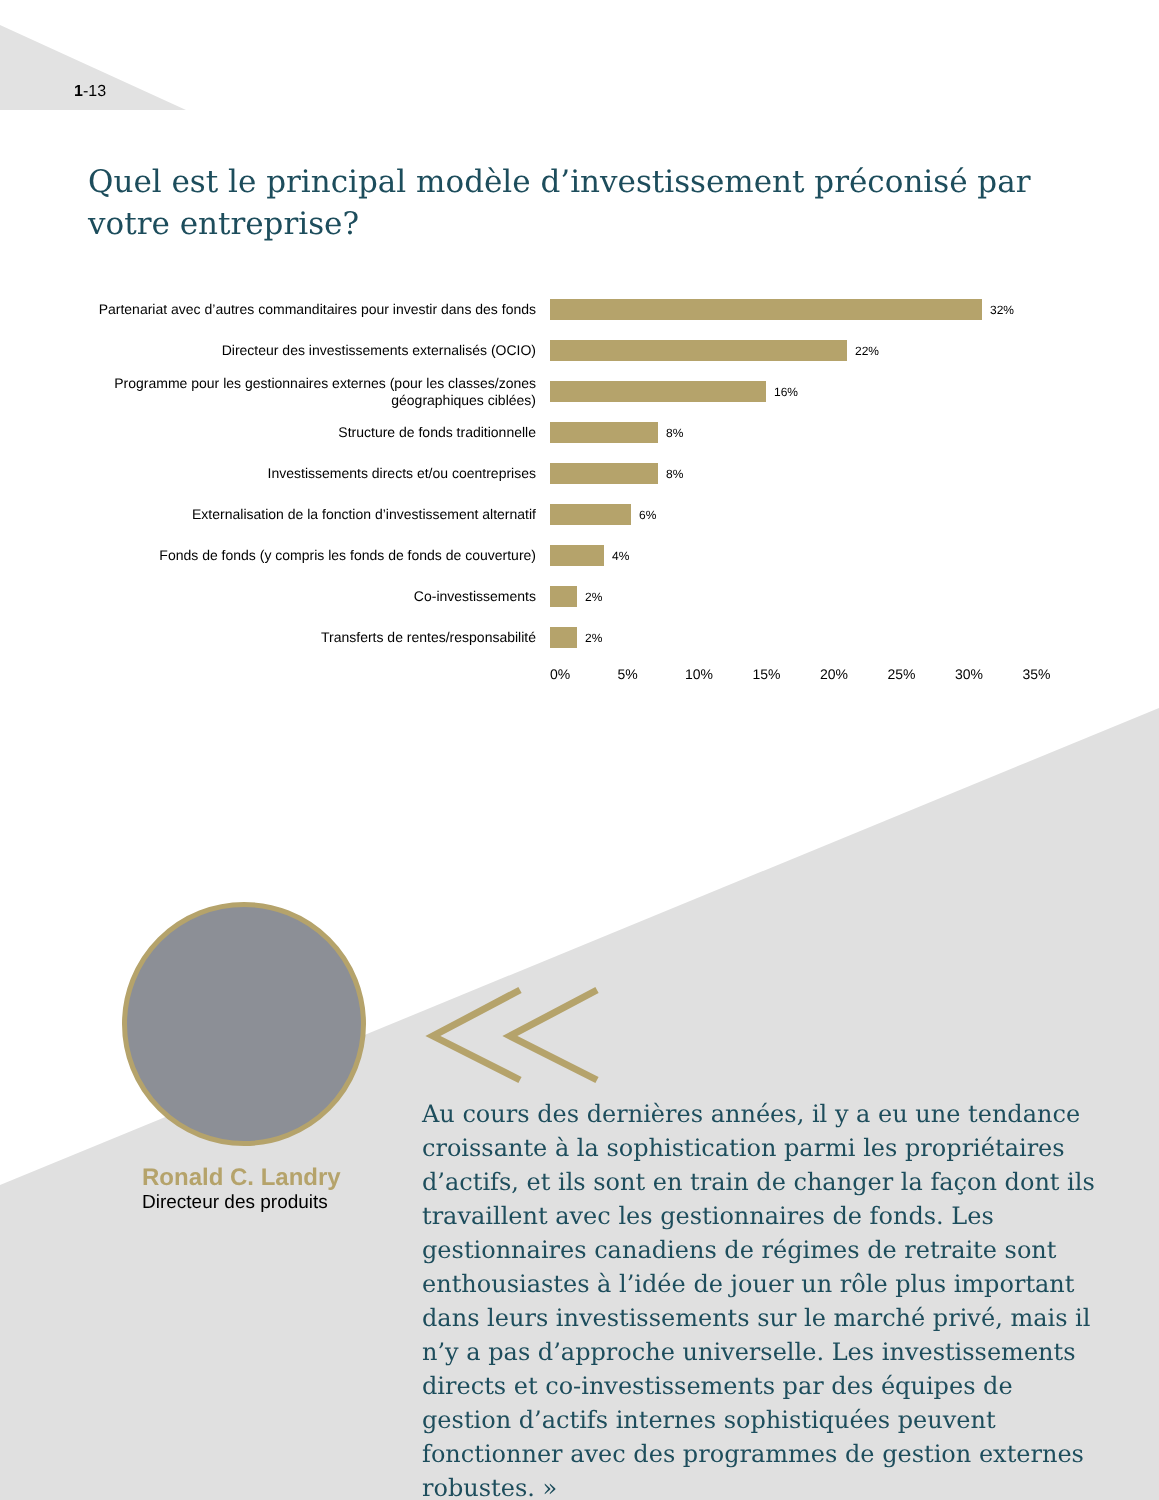1-13
Quel est le principal modèle d’investissement préconisé par votre entreprise?
Partenariat avec d’autres commanditaires pour investir dans des fonds
32%
Directeur des investissements externalisés (OCIO)
22%
Programme pour les gestionnaires externes (pour les classes/zones géographiques ciblées)
16%
Structure de fonds traditionnelle
8%
Investissements directs et/ou coentreprises
8%
Externalisation de la fonction d’investissement alternatif
6%
Fonds de fonds (y compris les fonds de fonds de couverture)
4%
Co-investissements
2%
Transferts de rentes/responsabilité
2%
0% 5% 10% 15% 20% 25% 30% 35%
Ronald C. Landry
Directeur des produits
Au cours des dernières années, il y a eu une tendance croissante à la sophistication parmi les propriétaires d’actifs, et ils sont en train de changer la façon dont ils travaillent avec les gestionnaires de fonds. Les gestionnaires canadiens de régimes de retraite sont enthousiastes à l’idée de jouer un rôle plus important dans leurs investissements sur le marché privé, mais il n’y a pas d’approche universelle. Les investissements directs et co-investissements par des équipes de gestion d’actifs internes sophistiquées peuvent fonctionner avec des programmes de gestion externes robustes. »